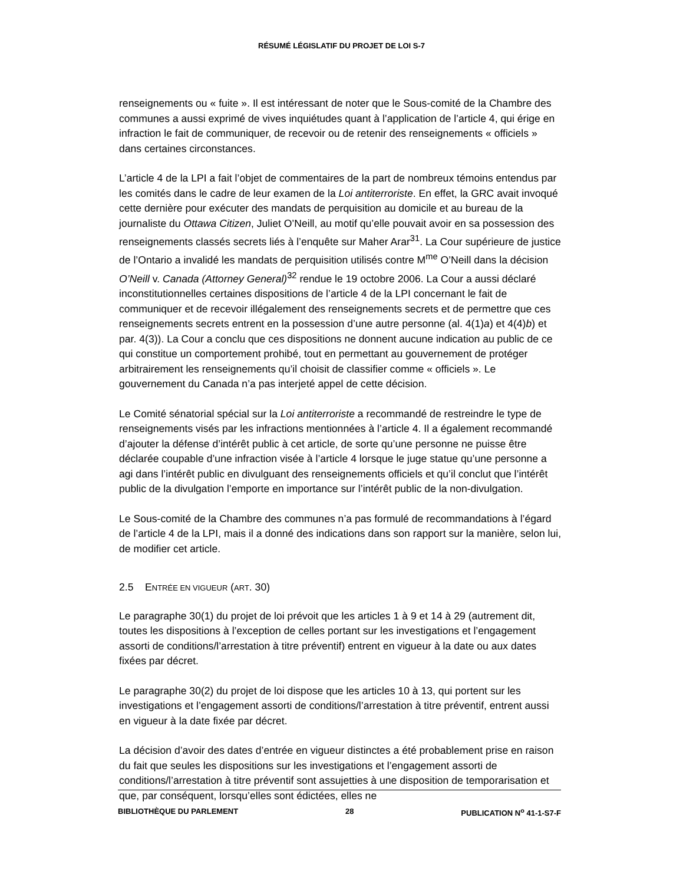RÉSUMÉ LÉGISLATIF DU PROJET DE LOI S-7
renseignements ou « fuite ». Il est intéressant de noter que le Sous-comité de la Chambre des communes a aussi exprimé de vives inquiétudes quant à l’application de l’article 4, qui érige en infraction le fait de communiquer, de recevoir ou de retenir des renseignements « officiels » dans certaines circonstances.
L’article 4 de la LPI a fait l’objet de commentaires de la part de nombreux témoins entendus par les comités dans le cadre de leur examen de la Loi antiterroriste. En effet, la GRC avait invoqué cette dernière pour exécuter des mandats de perquisition au domicile et au bureau de la journaliste du Ottawa Citizen, Juliet O’Neill, au motif qu’elle pouvait avoir en sa possession des renseignements classés secrets liés à l’enquête sur Maher Arar<sup>31</sup>. La Cour supérieure de justice de l’Ontario a invalidé les mandats de perquisition utilisés contre M<sup>me</sup> O’Neill dans la décision O’Neill v. Canada (Attorney General)<sup>32</sup> rendue le 19 octobre 2006. La Cour a aussi déclaré inconstitutionnelles certaines dispositions de l’article 4 de la LPI concernant le fait de communiquer et de recevoir illégalement des renseignements secrets et de permettre que ces renseignements secrets entrent en la possession d’une autre personne (al. 4(1)a) et 4(4)b) et par. 4(3)). La Cour a conclu que ces dispositions ne donnent aucune indication au public de ce qui constitue un comportement prohibé, tout en permettant au gouvernement de protéger arbitrairement les renseignements qu’il choisit de classifier comme « officiels ». Le gouvernement du Canada n’a pas interjeté appel de cette décision.
Le Comité sénatorial spécial sur la Loi antiterroriste a recommandé de restreindre le type de renseignements visés par les infractions mentionnées à l’article 4. Il a également recommandé d’ajouter la défense d’intérêt public à cet article, de sorte qu’une personne ne puisse être déclarée coupable d’une infraction visée à l’article 4 lorsque le juge statue qu’une personne a agi dans l’intérêt public en divulguant des renseignements officiels et qu’il conclut que l’intérêt public de la divulgation l’emporte en importance sur l’intérêt public de la non-divulgation.
Le Sous-comité de la Chambre des communes n’a pas formulé de recommandations à l’égard de l’article 4 de la LPI, mais il a donné des indications dans son rapport sur la manière, selon lui, de modifier cet article.
2.5 ENTRÉE EN VIGUEUR (ART. 30)
Le paragraphe 30(1) du projet de loi prévoit que les articles 1 à 9 et 14 à 29 (autrement dit, toutes les dispositions à l’exception de celles portant sur les investigations et l’engagement assorti de conditions/l’arrestation à titre préventif) entrent en vigueur à la date ou aux dates fixées par décret.
Le paragraphe 30(2) du projet de loi dispose que les articles 10 à 13, qui portent sur les investigations et l’engagement assorti de conditions/l’arrestation à titre préventif, entrent aussi en vigueur à la date fixée par décret.
La décision d’avoir des dates d’entrée en vigueur distinctes a été probablement prise en raison du fait que seules les dispositions sur les investigations et l’engagement assorti de conditions/l’arrestation à titre préventif sont assujetties à une disposition de temporarisation et que, par conséquent, lorsqu’elles sont édictées, elles ne
BIBLIOTHÈQUE DU PARLEMENT 28 PUBLICATION N<sup>o</sup> 41-1-S7-F